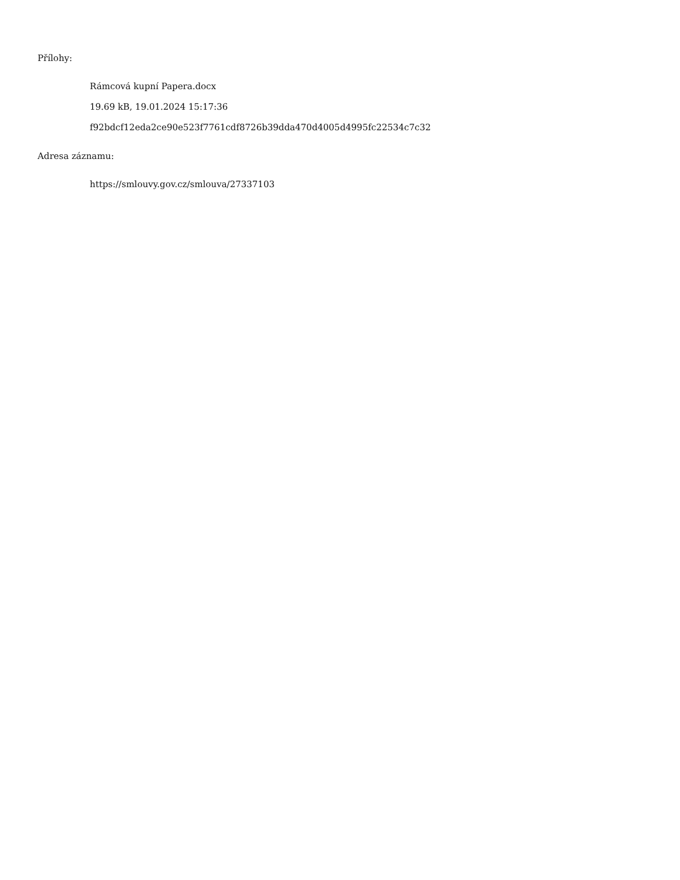Přílohy:
Rámcová kupní Papera.docx
19.69 kB, 19.01.2024 15:17:36
f92bdcf12eda2ce90e523f7761cdf8726b39dda470d4005d4995fc22534c7c32
Adresa záznamu:
https://smlouvy.gov.cz/smlouva/27337103